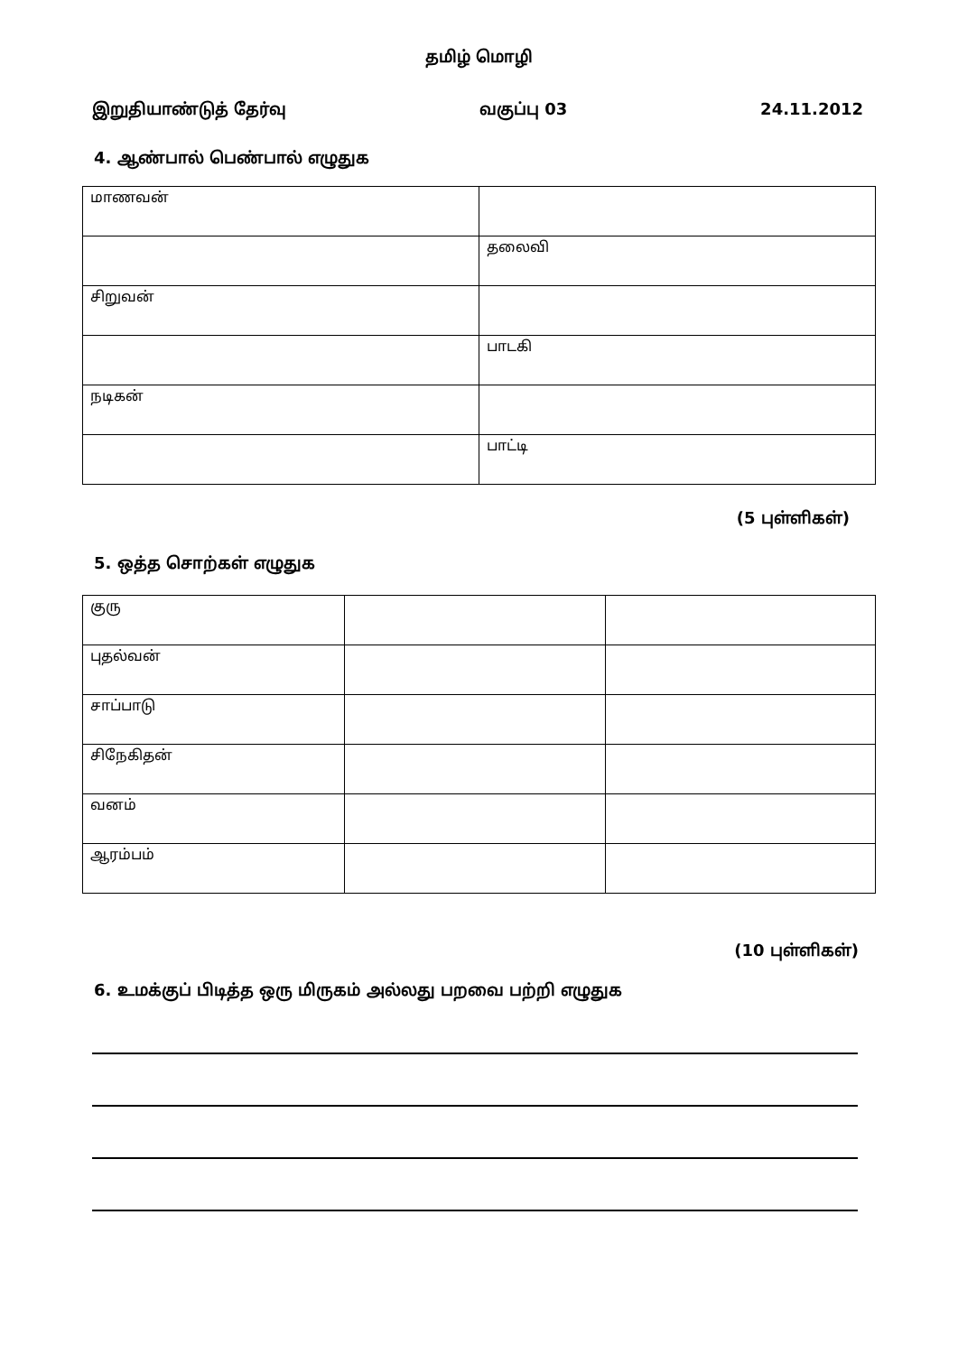தமிழ் மொழி
இறுதியாண்டுத் தேர்வு வகுப்பு 03 24.11.2012
4. ஆண்பால் பெண்பால் எழுதுக
| மாணவன் | |
| | தலைவி |
| சிறுவன் | |
| | பாடகி |
| நடிகன் | |
| | பாட்டி |
(5 புள்ளிகள்)
5. ஒத்த சொற்கள் எழுதுக
| குரு | | |
| புதல்வன் | | |
| சாப்பாடு | | |
| சிநேகிதன் | | |
| வனம் | | |
| ஆரம்பம் | | |
(10 புள்ளிகள்)
6. உமக்குப் பிடித்த ஒரு மிருகம் அல்லது பறவை பற்றி எழுதுக